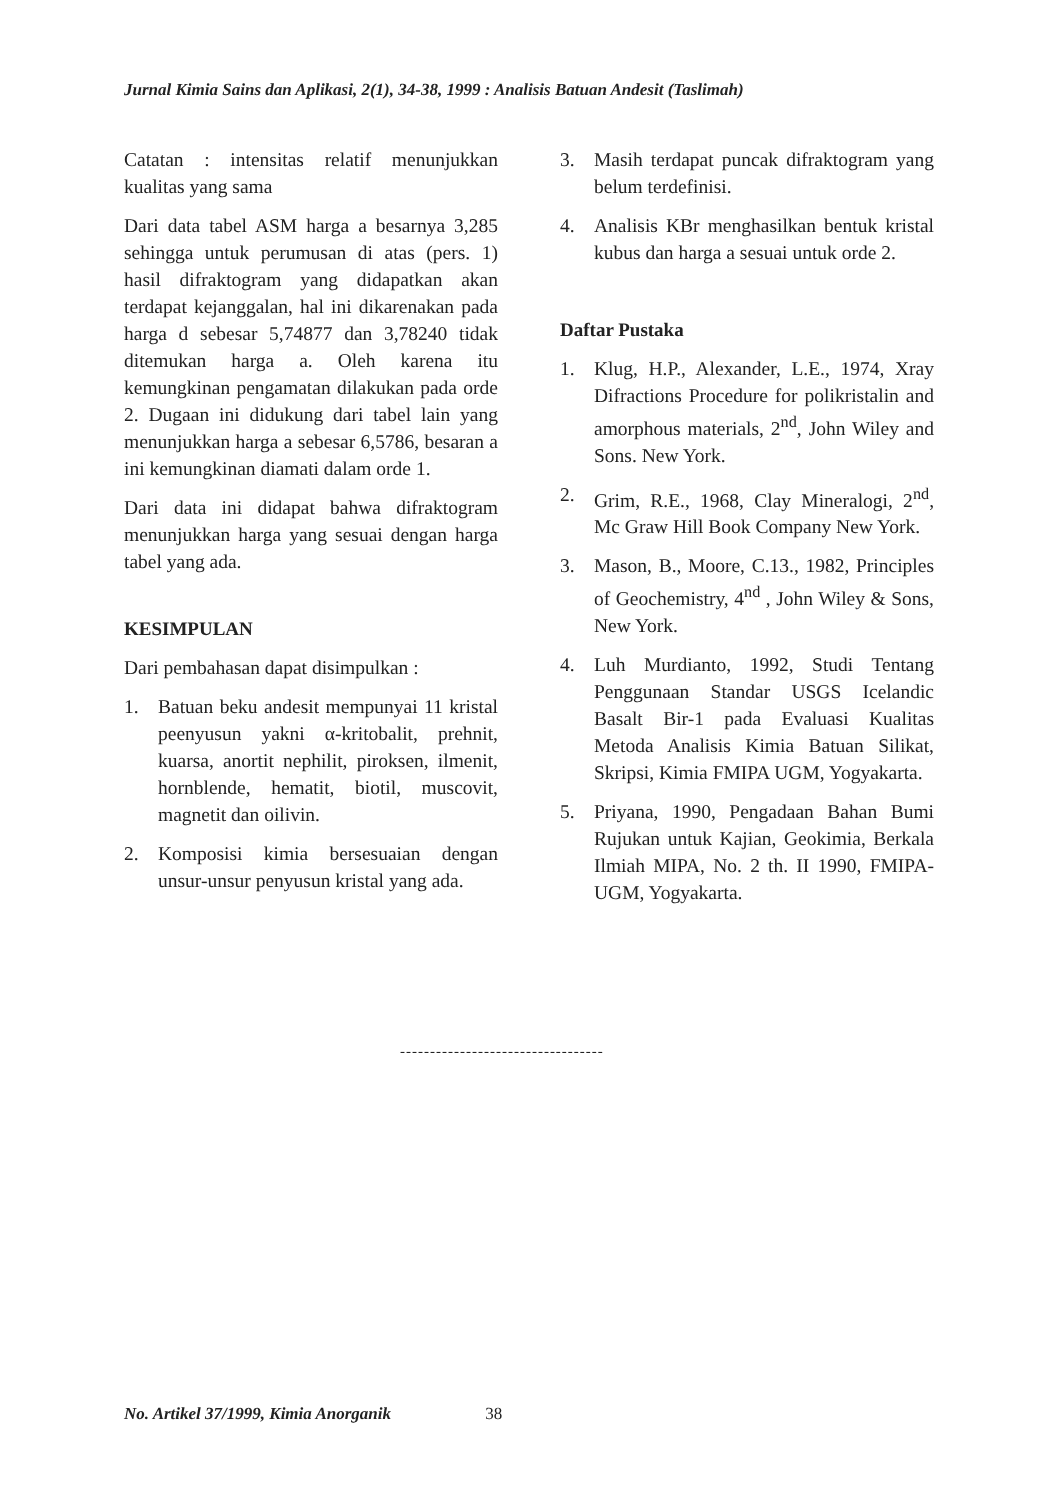Jurnal Kimia Sains dan Aplikasi, 2(1), 34-38, 1999 : Analisis Batuan Andesit (Taslimah)
Catatan : intensitas relatif menunjukkan kualitas yang sama
Dari data tabel ASM harga a besarnya 3,285 sehingga untuk perumusan di atas (pers. 1) hasil difraktogram yang didapatkan akan terdapat kejanggalan, hal ini dikarenakan pada harga d sebesar 5,74877 dan 3,78240 tidak ditemukan harga a. Oleh karena itu kemungkinan pengamatan dilakukan pada orde 2. Dugaan ini didukung dari tabel lain yang menunjukkan harga a sebesar 6,5786, besaran a ini kemungkinan diamati dalam orde 1.
Dari data ini didapat bahwa difraktogram menunjukkan harga yang sesuai dengan harga tabel yang ada.
KESIMPULAN
Dari pembahasan dapat disimpulkan :
1. Batuan beku andesit mempunyai 11 kristal peenyusun yakni α-kritobalit, prehnit, kuarsa, anortit nephilit, piroksen, ilmenit, hornblende, hematit, biotil, muscovit, magnetit dan oilivin.
2. Komposisi kimia bersesuaian dengan unsur-unsur penyusun kristal yang ada.
3. Masih terdapat puncak difraktogram yang belum terdefinisi.
4. Analisis KBr menghasilkan bentuk kristal kubus dan harga a sesuai untuk orde 2.
Daftar Pustaka
1. Klug, H.P., Alexander, L.E., 1974, Xray Difractions Procedure for polikristalin and amorphous materials, 2<sup>nd</sup>, John Wiley and Sons. New York.
2. Grim, R.E., 1968, Clay Mineralogi, 2<sup>nd</sup>, Mc Graw Hill Book Company New York.
3. Mason, B., Moore, C.13., 1982, Principles of Geochemistry, 4<sup>nd</sup> , John Wiley & Sons, New York.
4. Luh Murdianto, 1992, Studi Tentang Penggunaan Standar USGS Icelandic Basalt Bir-1 pada Evaluasi Kualitas Metoda Analisis Kimia Batuan Silikat, Skripsi, Kimia FMIPA UGM, Yogyakarta.
5. Priyana, 1990, Pengadaan Bahan Bumi Rujukan untuk Kajian, Geokimia, Berkala Ilmiah MIPA, No. 2 th. II 1990, FMIPA-UGM, Yogyakarta.
----------------------------------
No. Artikel 37/1999, Kimia Anorganik 38